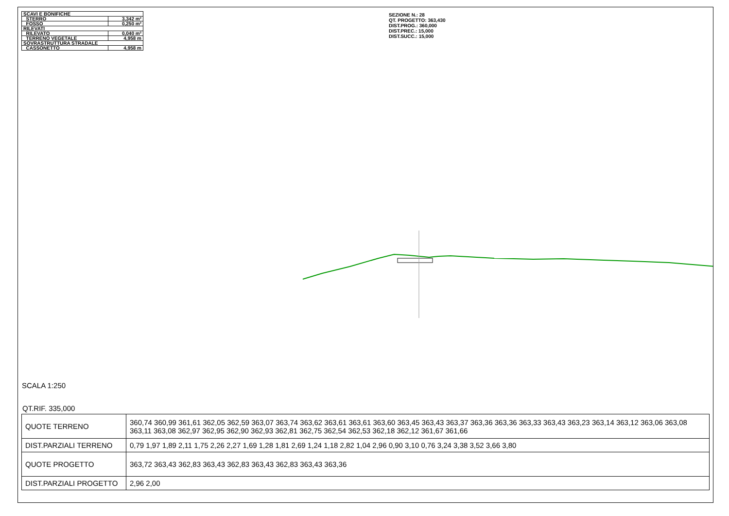| SCAVI E BONIFICHE | |
| STERRO | 3,342 m² |
| FOSSO | 0,250 m² |
| RILEVATI | |
| RILEVATO | 0,040 m² |
| TERRENO VEGETALE | 4,958 m |
| SOVRASTRUTTURA STRADALE | |
| CASSONETTO | 4,958 m |
SEZIONE N.: 28
QT. PROGETTO: 363,430
DIST.PROG.: 360,000
DIST.PREC.: 15,000
DIST.SUCC.: 15,000
SCALA 1:250
QT.RIF. 335,000
| QUOTE TERRENO | 360,74 360,99 361,61 362,05 362,59 363,07 363,74 363,62 363,61 363,61 363,60 363,45 363,43 363,37 363,36 363,36 363,33 363,43 363,23 363,14 363,12 363,06 363,08 363,11 363,08 362,97 362,95 362,90 362,93 362,81 362,75 362,54 362,53 362,18 362,12 361,67 361,66 |
| DIST.PARZIALI TERRENO | 0,79 1,97 1,89 2,11 1,75 2,26 2,27 1,69 1,28 1,81 2,69 1,24 1,18 2,82 1,04 2,96 0,90 3,10 0,76 3,24 3,38 3,52 3,66 3,80 |
| QUOTE PROGETTO | 363,72 363,43 362,83 363,43 362,83 363,43 362,83 363,43 363,36 |
| DIST.PARZIALI PROGETTO | 2,96 2,00 |